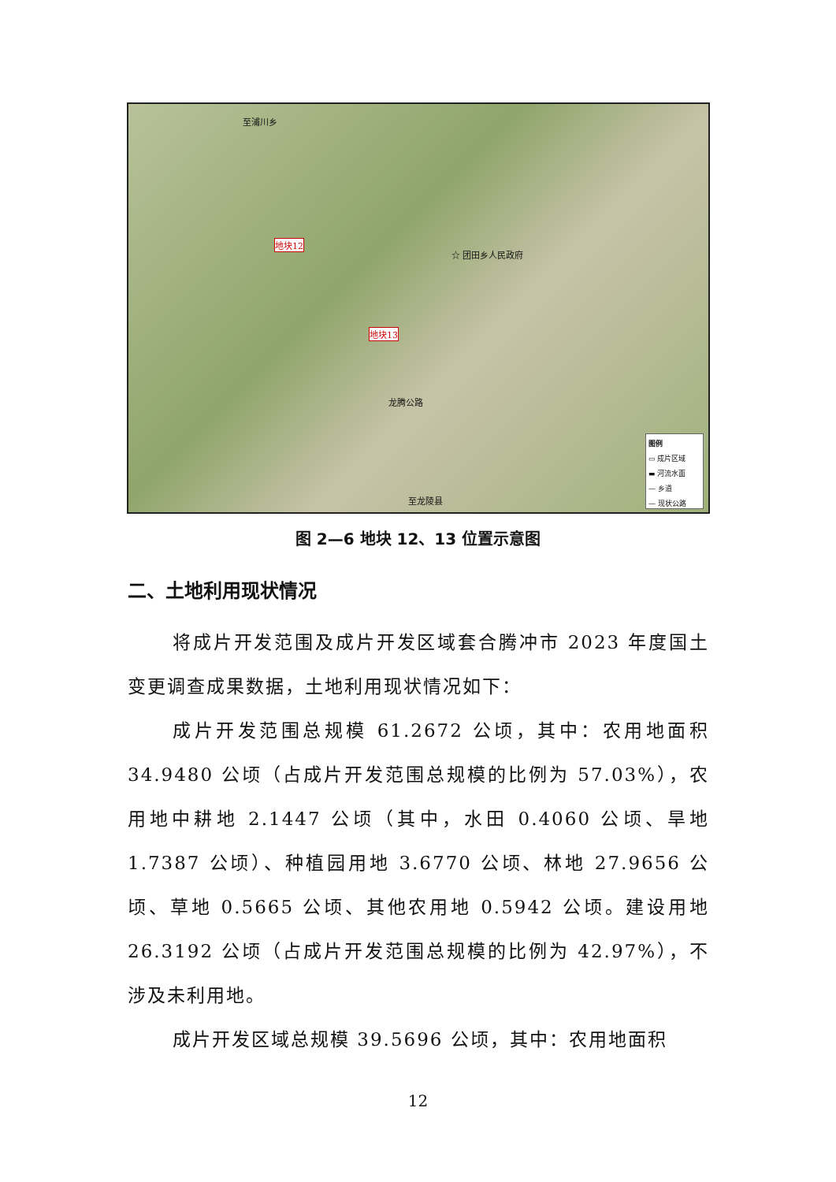至浦川乡
地块12
☆ 团田乡人民政府
地块13
龙腾公路
至龙陵县
图例
▭ 成片区域
▬ 河流水面
— 乡道
— 现状公路
图 2—6 地块 12、13 位置示意图
二、土地利用现状情况
将成片开发范围及成片开发区域套合腾冲市 2023 年度国土变更调查成果数据，土地利用现状情况如下：
成片开发范围总规模 61.2672 公顷，其中：农用地面积 34.9480 公顷（占成片开发范围总规模的比例为 57.03%），农用地中耕地 2.1447 公顷（其中，水田 0.4060 公顷、旱地 1.7387 公顷）、种植园用地 3.6770 公顷、林地 27.9656 公顷、草地 0.5665 公顷、其他农用地 0.5942 公顷。建设用地 26.3192 公顷（占成片开发范围总规模的比例为 42.97%），不涉及未利用地。
成片开发区域总规模 39.5696 公顷，其中：农用地面积
12